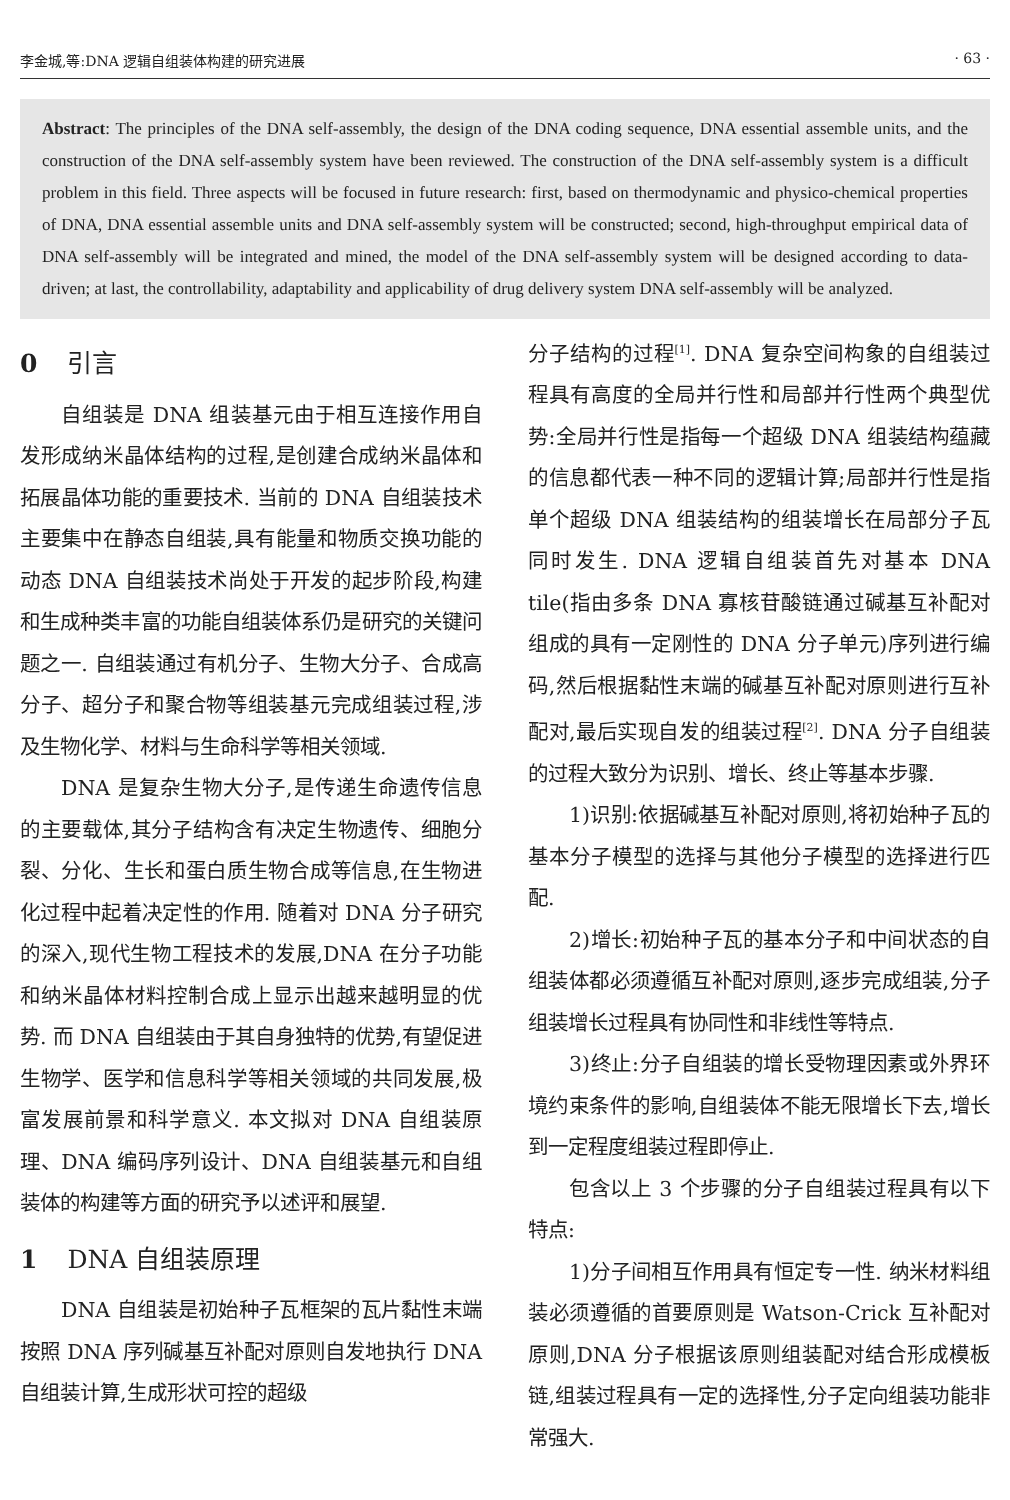李金城,等:DNA 逻辑自组装体构建的研究进展 · 63 ·
Abstract: The principles of the DNA self-assembly, the design of the DNA coding sequence, DNA essential assemble units, and the construction of the DNA self-assembly system have been reviewed. The construction of the DNA self-assembly system is a difficult problem in this field. Three aspects will be focused in future research: first, based on thermodynamic and physico-chemical properties of DNA, DNA essential assemble units and DNA self-assembly system will be constructed; second, high-throughput empirical data of DNA self-assembly will be integrated and mined, the model of the DNA self-assembly system will be designed according to data-driven; at last, the controllability, adaptability and applicability of drug delivery system DNA self-assembly will be analyzed.
0 引言
自组装是 DNA 组装基元由于相互连接作用自发形成纳米晶体结构的过程,是创建合成纳米晶体和拓展晶体功能的重要技术. 当前的 DNA 自组装技术主要集中在静态自组装,具有能量和物质交换功能的动态 DNA 自组装技术尚处于开发的起步阶段,构建和生成种类丰富的功能自组装体系仍是研究的关键问题之一. 自组装通过有机分子、生物大分子、合成高分子、超分子和聚合物等组装基元完成组装过程,涉及生物化学、材料与生命科学等相关领域.
DNA 是复杂生物大分子,是传递生命遗传信息的主要载体,其分子结构含有决定生物遗传、细胞分裂、分化、生长和蛋白质生物合成等信息,在生物进化过程中起着决定性的作用. 随着对 DNA 分子研究的深入,现代生物工程技术的发展,DNA 在分子功能和纳米晶体材料控制合成上显示出越来越明显的优势. 而 DNA 自组装由于其自身独特的优势,有望促进生物学、医学和信息科学等相关领域的共同发展,极富发展前景和科学意义. 本文拟对 DNA 自组装原理、DNA 编码序列设计、DNA 自组装基元和自组装体的构建等方面的研究予以述评和展望.
1 DNA 自组装原理
DNA 自组装是初始种子瓦框架的瓦片黏性末端按照 DNA 序列碱基互补配对原则自发地执行 DNA 自组装计算,生成形状可控的超级
分子结构的过程<sup>[1]</sup>. DNA 复杂空间构象的自组装过程具有高度的全局并行性和局部并行性两个典型优势:全局并行性是指每一个超级 DNA 组装结构蕴藏的信息都代表一种不同的逻辑计算;局部并行性是指单个超级 DNA 组装结构的组装增长在局部分子瓦同时发生. DNA 逻辑自组装首先对基本 DNA tile(指由多条 DNA 寡核苷酸链通过碱基互补配对组成的具有一定刚性的 DNA 分子单元)序列进行编码,然后根据黏性末端的碱基互补配对原则进行互补配对,最后实现自发的组装过程<sup>[2]</sup>. DNA 分子自组装的过程大致分为识别、增长、终止等基本步骤.
1)识别:依据碱基互补配对原则,将初始种子瓦的基本分子模型的选择与其他分子模型的选择进行匹配.
2)增长:初始种子瓦的基本分子和中间状态的自组装体都必须遵循互补配对原则,逐步完成组装,分子组装增长过程具有协同性和非线性等特点.
3)终止:分子自组装的增长受物理因素或外界环境约束条件的影响,自组装体不能无限增长下去,增长到一定程度组装过程即停止.
包含以上 3 个步骤的分子自组装过程具有以下特点:
1)分子间相互作用具有恒定专一性. 纳米材料组装必须遵循的首要原则是 Watson-Crick 互补配对原则,DNA 分子根据该原则组装配对结合形成模板链,组装过程具有一定的选择性,分子定向组装功能非常强大.